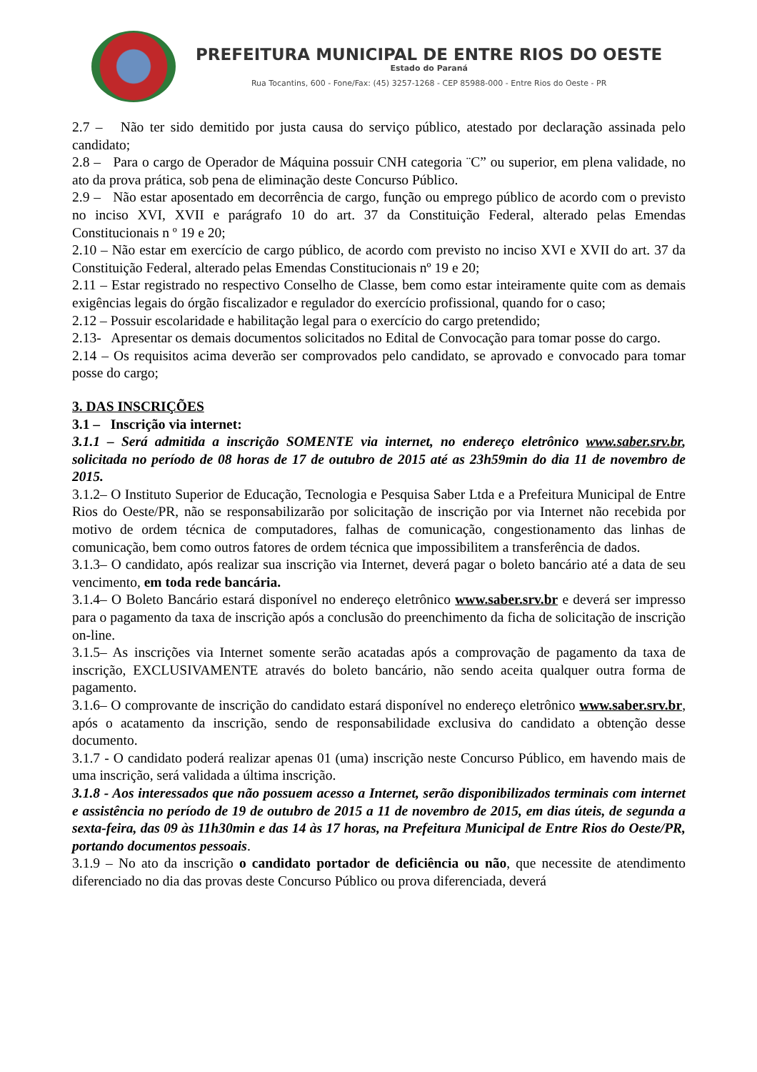PREFEITURA MUNICIPAL DE ENTRE RIOS DO OESTE
Estado do Paraná
Rua Tocantins, 600 - Fone/Fax: (45) 3257-1268 - CEP 85988-000 - Entre Rios do Oeste - PR
2.7 – Não ter sido demitido por justa causa do serviço público, atestado por declaração assinada pelo candidato;
2.8 – Para o cargo de Operador de Máquina possuir CNH categoria ¨C” ou superior, em plena validade, no ato da prova prática, sob pena de eliminação deste Concurso Público.
2.9 – Não estar aposentado em decorrência de cargo, função ou emprego público de acordo com o previsto no inciso XVI, XVII e parágrafo 10 do art. 37 da Constituição Federal, alterado pelas Emendas Constitucionais n º 19 e 20;
2.10 – Não estar em exercício de cargo público, de acordo com previsto no inciso XVI e XVII do art. 37 da Constituição Federal, alterado pelas Emendas Constitucionais nº 19 e 20;
2.11 – Estar registrado no respectivo Conselho de Classe, bem como estar inteiramente quite com as demais exigências legais do órgão fiscalizador e regulador do exercício profissional, quando for o caso;
2.12 – Possuir escolaridade e habilitação legal para o exercício do cargo pretendido;
2.13- Apresentar os demais documentos solicitados no Edital de Convocação para tomar posse do cargo.
2.14 – Os requisitos acima deverão ser comprovados pelo candidato, se aprovado e convocado para tomar posse do cargo;
3. DAS INSCRIÇÕES
3.1 – Inscrição via internet:
3.1.1 – Será admitida a inscrição SOMENTE via internet, no endereço eletrônico www.saber.srv.br, solicitada no período de 08 horas de 17 de outubro de 2015 até as 23h59min do dia 11 de novembro de 2015.
3.1.2– O Instituto Superior de Educação, Tecnologia e Pesquisa Saber Ltda e a Prefeitura Municipal de Entre Rios do Oeste/PR, não se responsabilizarão por solicitação de inscrição por via Internet não recebida por motivo de ordem técnica de computadores, falhas de comunicação, congestionamento das linhas de comunicação, bem como outros fatores de ordem técnica que impossibilitem a transferência de dados.
3.1.3– O candidato, após realizar sua inscrição via Internet, deverá pagar o boleto bancário até a data de seu vencimento, em toda rede bancária.
3.1.4– O Boleto Bancário estará disponível no endereço eletrônico www.saber.srv.br e deverá ser impresso para o pagamento da taxa de inscrição após a conclusão do preenchimento da ficha de solicitação de inscrição on-line.
3.1.5– As inscrições via Internet somente serão acatadas após a comprovação de pagamento da taxa de inscrição, EXCLUSIVAMENTE através do boleto bancário, não sendo aceita qualquer outra forma de pagamento.
3.1.6– O comprovante de inscrição do candidato estará disponível no endereço eletrônico www.saber.srv.br, após o acatamento da inscrição, sendo de responsabilidade exclusiva do candidato a obtenção desse documento.
3.1.7 - O candidato poderá realizar apenas 01 (uma) inscrição neste Concurso Público, em havendo mais de uma inscrição, será validada a última inscrição.
3.1.8 - Aos interessados que não possuem acesso a Internet, serão disponibilizados terminais com internet e assistência no período de 19 de outubro de 2015 a 11 de novembro de 2015, em dias úteis, de segunda a sexta-feira, das 09 às 11h30min e das 14 às 17 horas, na Prefeitura Municipal de Entre Rios do Oeste/PR, portando documentos pessoais.
3.1.9 – No ato da inscrição o candidato portador de deficiência ou não, que necessite de atendimento diferenciado no dia das provas deste Concurso Público ou prova diferenciada, deverá